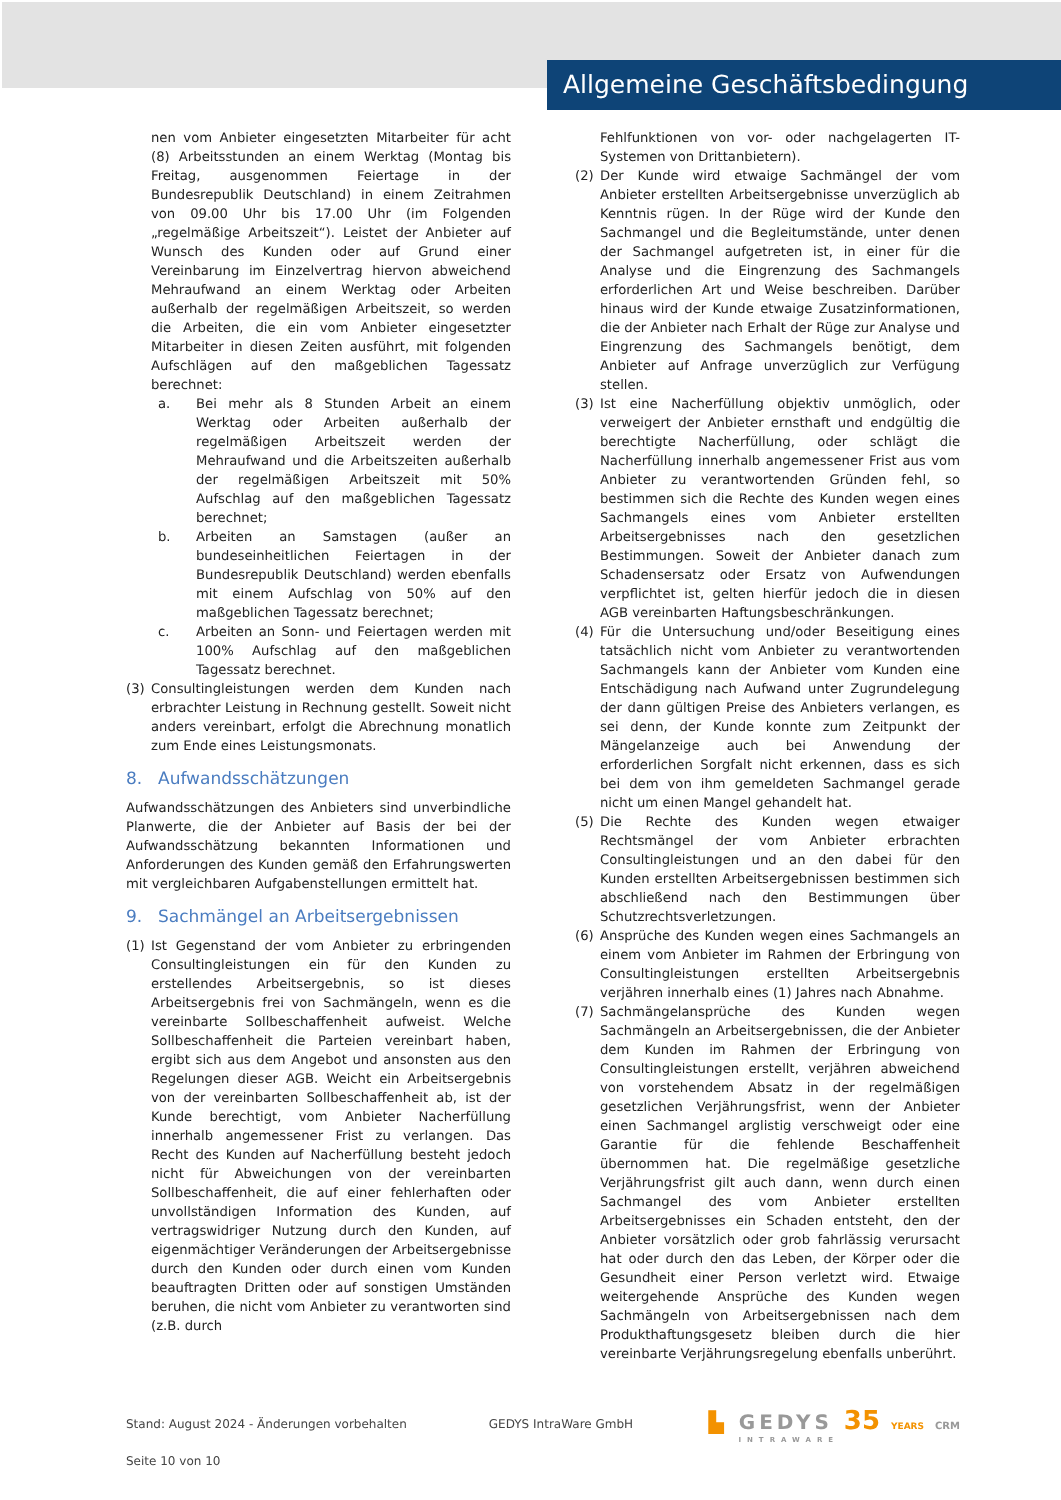Allgemeine Geschäftsbedingung
nen vom Anbieter eingesetzten Mitarbeiter für acht (8) Arbeitsstunden an einem Werktag (Montag bis Freitag, ausgenommen Feiertage in der Bundesrepublik Deutschland) in einem Zeitrahmen von 09.00 Uhr bis 17.00 Uhr (im Folgenden „regelmäßige Arbeitszeit“). Leistet der Anbieter auf Wunsch des Kunden oder auf Grund einer Vereinbarung im Einzelvertrag hiervon abweichend Mehraufwand an einem Werktag oder Arbeiten außerhalb der regelmäßigen Arbeitszeit, so werden die Arbeiten, die ein vom Anbieter eingesetzter Mitarbeiter in diesen Zeiten ausführt, mit folgenden Aufschlägen auf den maßgeblichen Tagessatz berechnet:
a. Bei mehr als 8 Stunden Arbeit an einem Werktag oder Arbeiten außerhalb der regelmäßigen Arbeitszeit werden der Mehraufwand und die Arbeitszeiten außerhalb der regelmäßigen Arbeitszeit mit 50% Aufschlag auf den maßgeblichen Tagessatz berechnet;
b. Arbeiten an Samstagen (außer an bundeseinheitlichen Feiertagen in der Bundesrepublik Deutschland) werden ebenfalls mit einem Aufschlag von 50% auf den maßgeblichen Tagessatz berechnet;
c. Arbeiten an Sonn- und Feiertagen werden mit 100% Aufschlag auf den maßgeblichen Tagessatz berechnet.
(3) Consultingleistungen werden dem Kunden nach erbrachter Leistung in Rechnung gestellt. Soweit nicht anders vereinbart, erfolgt die Abrechnung monatlich zum Ende eines Leistungsmonats.
8. Aufwandsschätzungen
Aufwandsschätzungen des Anbieters sind unverbindliche Planwerte, die der Anbieter auf Basis der bei der Aufwandsschätzung bekannten Informationen und Anforderungen des Kunden gemäß den Erfahrungswerten mit vergleichbaren Aufgabenstellungen ermittelt hat.
9. Sachmängel an Arbeitsergebnissen
(1) Ist Gegenstand der vom Anbieter zu erbringenden Consultingleistungen ein für den Kunden zu erstellendes Arbeitsergebnis, so ist dieses Arbeitsergebnis frei von Sachmängeln, wenn es die vereinbarte Sollbeschaffenheit aufweist. Welche Sollbeschaffenheit die Parteien vereinbart haben, ergibt sich aus dem Angebot und ansonsten aus den Regelungen dieser AGB. Weicht ein Arbeitsergebnis von der vereinbarten Sollbeschaffenheit ab, ist der Kunde berechtigt, vom Anbieter Nacherfüllung innerhalb angemessener Frist zu verlangen. Das Recht des Kunden auf Nacherfüllung besteht jedoch nicht für Abweichungen von der vereinbarten Sollbeschaffenheit, die auf einer fehlerhaften oder unvollständigen Information des Kunden, auf vertragswidriger Nutzung durch den Kunden, auf eigenmächtiger Veränderungen der Arbeitsergebnisse durch den Kunden oder durch einen vom Kunden beauftragten Dritten oder auf sonstigen Umständen beruhen, die nicht vom Anbieter zu verantworten sind (z.B. durch
Fehlfunktionen von vor- oder nachgelagerten IT-Systemen von Drittanbietern).
(2) Der Kunde wird etwaige Sachmängel der vom Anbieter erstellten Arbeitsergebnisse unverzüglich ab Kenntnis rügen. In der Rüge wird der Kunde den Sachmangel und die Begleitumstände, unter denen der Sachmangel aufgetreten ist, in einer für die Analyse und die Eingrenzung des Sachmangels erforderlichen Art und Weise beschreiben. Darüber hinaus wird der Kunde etwaige Zusatzinformationen, die der Anbieter nach Erhalt der Rüge zur Analyse und Eingrenzung des Sachmangels benötigt, dem Anbieter auf Anfrage unverzüglich zur Verfügung stellen.
(3) Ist eine Nacherfüllung objektiv unmöglich, oder verweigert der Anbieter ernsthaft und endgültig die berechtigte Nacherfüllung, oder schlägt die Nacherfüllung innerhalb angemessener Frist aus vom Anbieter zu verantwortenden Gründen fehl, so bestimmen sich die Rechte des Kunden wegen eines Sachmangels eines vom Anbieter erstellten Arbeitsergebnisses nach den gesetzlichen Bestimmungen. Soweit der Anbieter danach zum Schadensersatz oder Ersatz von Aufwendungen verpflichtet ist, gelten hierfür jedoch die in diesen AGB vereinbarten Haftungsbeschränkungen.
(4) Für die Untersuchung und/oder Beseitigung eines tatsächlich nicht vom Anbieter zu verantwortenden Sachmangels kann der Anbieter vom Kunden eine Entschädigung nach Aufwand unter Zugrundelegung der dann gültigen Preise des Anbieters verlangen, es sei denn, der Kunde konnte zum Zeitpunkt der Mängelanzeige auch bei Anwendung der erforderlichen Sorgfalt nicht erkennen, dass es sich bei dem von ihm gemeldeten Sachmangel gerade nicht um einen Mangel gehandelt hat.
(5) Die Rechte des Kunden wegen etwaiger Rechtsmängel der vom Anbieter erbrachten Consultingleistungen und an den dabei für den Kunden erstellten Arbeitsergebnissen bestimmen sich abschließend nach den Bestimmungen über Schutzrechtsverletzungen.
(6) Ansprüche des Kunden wegen eines Sachmangels an einem vom Anbieter im Rahmen der Erbringung von Consultingleistungen erstellten Arbeitsergebnis verjähren innerhalb eines (1) Jahres nach Abnahme.
(7) Sachmängelansprüche des Kunden wegen Sachmängeln an Arbeitsergebnissen, die der Anbieter dem Kunden im Rahmen der Erbringung von Consultingleistungen erstellt, verjähren abweichend von vorstehendem Absatz in der regelmäßigen gesetzlichen Verjährungsfrist, wenn der Anbieter einen Sachmangel arglistig verschweigt oder eine Garantie für die fehlende Beschaffenheit übernommen hat. Die regelmäßige gesetzliche Verjährungsfrist gilt auch dann, wenn durch einen Sachmangel des vom Anbieter erstellten Arbeitsergebnisses ein Schaden entsteht, den der Anbieter vorsätzlich oder grob fahrlässig verursacht hat oder durch den das Leben, der Körper oder die Gesundheit einer Person verletzt wird. Etwaige weitergehende Ansprüche des Kunden wegen Sachmängeln von Arbeitsergebnissen nach dem Produkthaftungsgesetz bleiben durch die hier vereinbarte Verjährungsregelung ebenfalls unberührt.
Stand: August 2024 - Änderungen vorbehalten GEDYS IntraWare GmbH
▙ GEDYS 35 YEARS CRM
INTRAWARE
Seite 10 von 10